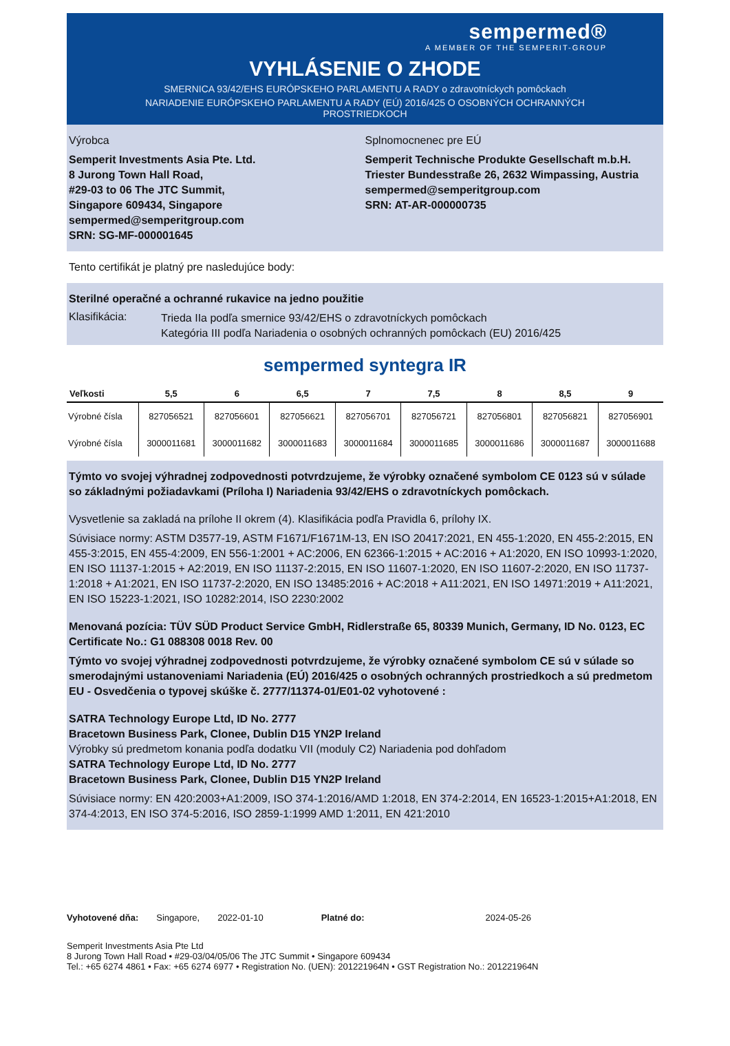sempermed®
A MEMBER OF THE SEMPERIT-GROUP
VYHLÁSENIE O ZHODE
SMERNICA 93/42/EHS EURÓPSKEHO PARLAMENTU A RADY o zdravotníckych pomôckach
NARIADENIE EURÓPSKEHO PARLAMENTU A RADY (EÚ) 2016/425 O OSOBNÝCH OCHRANNÝCH PROSTRIEDKOCH
Výrobca
Semperit Investments Asia Pte. Ltd.
8 Jurong Town Hall Road,
#29-03 to 06 The JTC Summit,
Singapore 609434, Singapore
sempermed@semperitgroup.com
SRN: SG-MF-000001645
Splnomocnenec pre EÚ
Semperit Technische Produkte Gesellschaft m.b.H.
Triester Bundesstraße 26, 2632 Wimpassing, Austria
sempermed@semperitgroup.com
SRN: AT-AR-000000735
Tento certifikát je platný pre nasledujúce body:
Sterilné operačné a ochranné rukavice na jedno použitie
Klasifikácia:
Trieda IIa podľa smernice 93/42/EHS o zdravotníckych pomôckach
Kategória III podľa Nariadenia o osobných ochranných pomôckach (EU) 2016/425
sempermed syntegra IR
| Veľkosti | 5,5 | 6 | 6,5 | 7 | 7,5 | 8 | 8,5 | 9 |
| --- | --- | --- | --- | --- | --- | --- | --- | --- |
| Výrobné čísla | 827056521 | 827056601 | 827056621 | 827056701 | 827056721 | 827056801 | 827056821 | 827056901 |
| Výrobné čísla | 3000011681 | 3000011682 | 3000011683 | 3000011684 | 3000011685 | 3000011686 | 3000011687 | 3000011688 |
Týmto vo svojej výhradnej zodpovednosti potvrdzujeme, že výrobky označené symbolom CE 0123 sú v súlade so základnými požiadavkami (Príloha I) Nariadenia 93/42/EHS o zdravotníckych pomôckach.
Vysvetlenie sa zakladá na prílohe II okrem (4). Klasifikácia podľa Pravidla 6, prílohy IX.
Súvisiace normy: ASTM D3577-19, ASTM F1671/F1671M-13, EN ISO 20417:2021, EN 455-1:2020, EN 455-2:2015, EN 455-3:2015, EN 455-4:2009, EN 556-1:2001 + AC:2006, EN 62366-1:2015 + AC:2016 + A1:2020, EN ISO 10993-1:2020, EN ISO 11137-1:2015 + A2:2019, EN ISO 11137-2:2015, EN ISO 11607-1:2020, EN ISO 11607-2:2020, EN ISO 11737-1:2018 + A1:2021, EN ISO 11737-2:2020, EN ISO 13485:2016 + AC:2018 + A11:2021, EN ISO 14971:2019 + A11:2021, EN ISO 15223-1:2021, ISO 10282:2014, ISO 2230:2002
Menovaná pozícia: TÜV SÜD Product Service GmbH, Ridlerstraße 65, 80339 Munich, Germany, ID No. 0123, EC Certificate No.: G1 088308 0018 Rev. 00
Týmto vo svojej výhradnej zodpovednosti potvrdzujeme, že výrobky označené symbolom CE sú v súlade so smerodajnými ustanoveniami Nariadenia (EÚ) 2016/425 o osobných ochranných prostriedkoch a sú predmetom EU - Osvedčenia o typovej skúške č. 2777/11374-01/E01-02 vyhotovené :
SATRA Technology Europe Ltd, ID No. 2777
Bracetown Business Park, Clonee, Dublin D15 YN2P Ireland
Výrobky sú predmetom konania podľa dodatku VII (moduly C2) Nariadenia pod dohľadom
SATRA Technology Europe Ltd, ID No. 2777
Bracetown Business Park, Clonee, Dublin D15 YN2P Ireland
Súvisiace normy: EN 420:2003+A1:2009, ISO 374-1:2016/AMD 1:2018, EN 374-2:2014, EN 16523-1:2015+A1:2018, EN 374-4:2013, EN ISO 374-5:2016, ISO 2859-1:1999 AMD 1:2011, EN 421:2010
Vyhotovené dňa: Singapore, 2022-01-10 Platné do: 2024-05-26
Semperit Investments Asia Pte Ltd
8 Jurong Town Hall Road • #29-03/04/05/06 The JTC Summit • Singapore 609434
Tel.: +65 6274 4861 • Fax: +65 6274 6977 • Registration No. (UEN): 201221964N • GST Registration No.: 201221964N